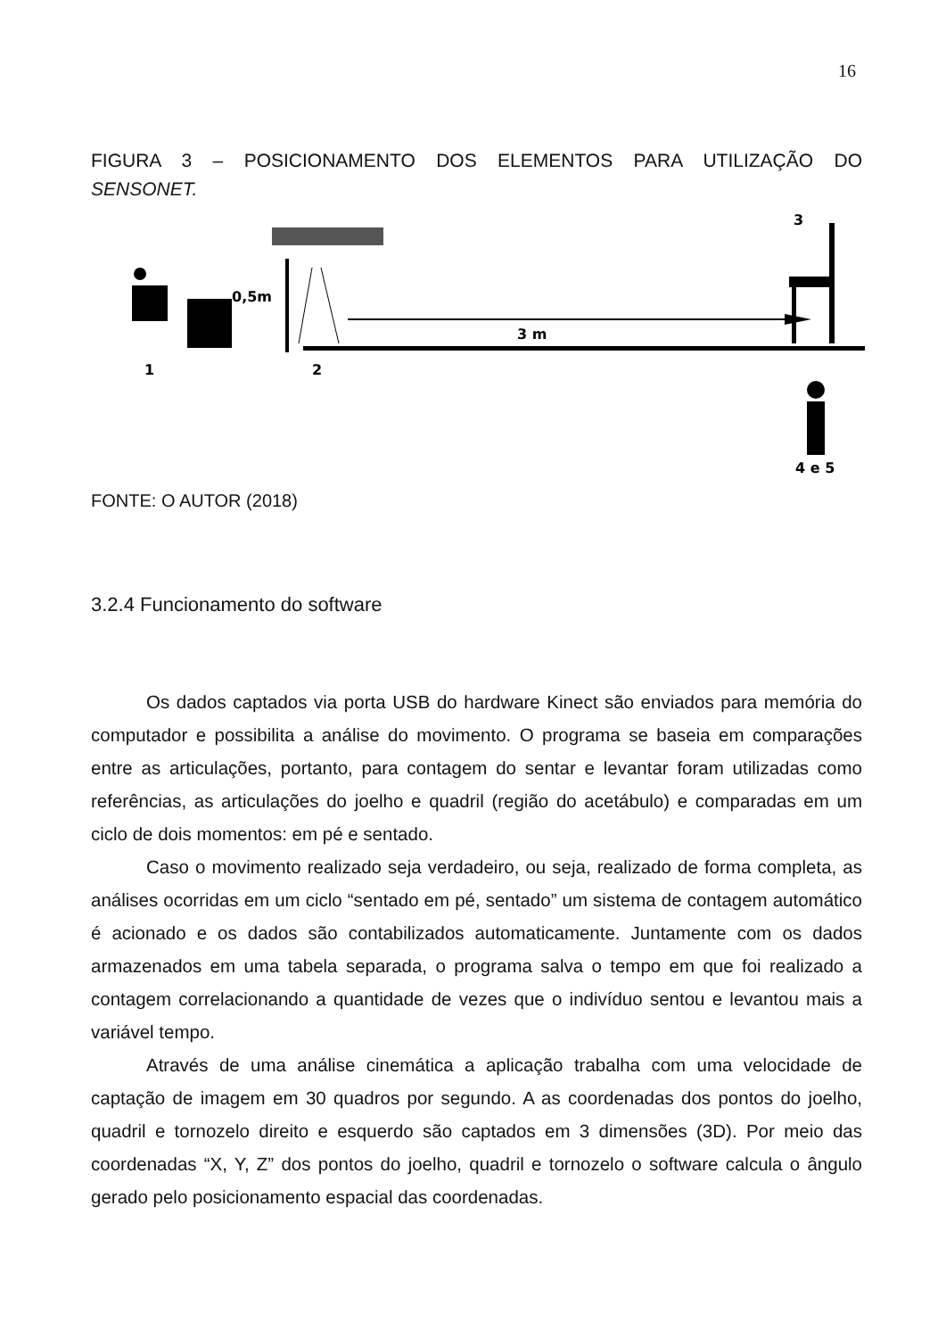16
FIGURA 3 – POSICIONAMENTO DOS ELEMENTOS PARA UTILIZAÇÃO DO
SENSONET.
0,5m
3 m
1
2
3
4 e 5
FONTE: O AUTOR (2018)
3.2.4 Funcionamento do software
Os dados captados via porta USB do hardware Kinect são enviados para memória do computador e possibilita a análise do movimento. O programa se baseia em comparações entre as articulações, portanto, para contagem do sentar e levantar foram utilizadas como referências, as articulações do joelho e quadril (região do acetábulo) e comparadas em um ciclo de dois momentos: em pé e sentado.
Caso o movimento realizado seja verdadeiro, ou seja, realizado de forma completa, as análises ocorridas em um ciclo “sentado em pé, sentado” um sistema de contagem automático é acionado e os dados são contabilizados automaticamente. Juntamente com os dados armazenados em uma tabela separada, o programa salva o tempo em que foi realizado a contagem correlacionando a quantidade de vezes que o indivíduo sentou e levantou mais a variável tempo.
Através de uma análise cinemática a aplicação trabalha com uma velocidade de captação de imagem em 30 quadros por segundo. A as coordenadas dos pontos do joelho, quadril e tornozelo direito e esquerdo são captados em 3 dimensões (3D). Por meio das coordenadas “X, Y, Z” dos pontos do joelho, quadril e tornozelo o software calcula o ângulo gerado pelo posicionamento espacial das coordenadas.